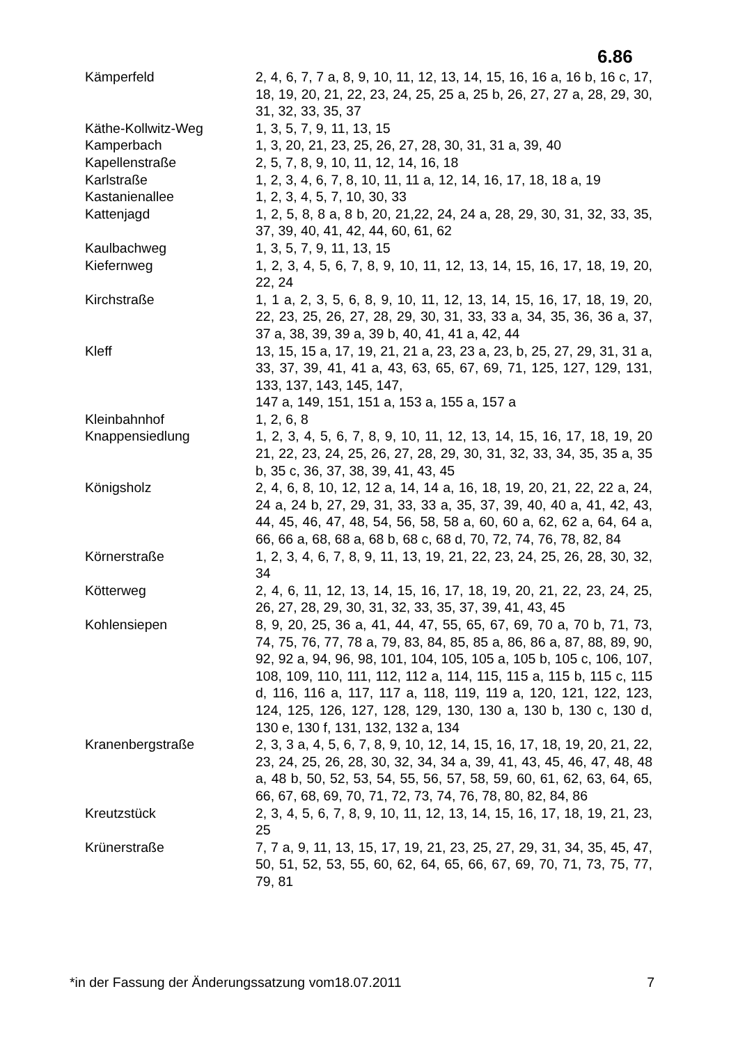6.86
| Kämperfeld | 2, 4, 6, 7, 7 a, 8, 9, 10, 11, 12, 13, 14, 15, 16, 16 a, 16 b, 16 c, 17, 18, 19, 20, 21, 22, 23, 24, 25, 25 a, 25 b, 26, 27, 27 a, 28, 29, 30, 31, 32, 33, 35, 37 |
| Käthe-Kollwitz-Weg | 1, 3, 5, 7, 9, 11, 13, 15 |
| Kamperbach | 1, 3, 20, 21, 23, 25, 26, 27, 28, 30, 31, 31 a, 39, 40 |
| Kapellenstraße | 2, 5, 7, 8, 9, 10, 11, 12, 14, 16, 18 |
| Karlstraße | 1, 2, 3, 4, 6, 7, 8, 10, 11, 11 a, 12, 14, 16, 17, 18, 18 a, 19 |
| Kastanienallee | 1, 2, 3, 4, 5, 7, 10, 30, 33 |
| Kattenjagd | 1, 2, 5, 8, 8 a, 8 b, 20, 21,22, 24, 24 a, 28, 29, 30, 31, 32, 33, 35, 37, 39, 40, 41, 42, 44, 60, 61, 62 |
| Kaulbachweg | 1, 3, 5, 7, 9, 11, 13, 15 |
| Kiefernweg | 1, 2, 3, 4, 5, 6, 7, 8, 9, 10, 11, 12, 13, 14, 15, 16, 17, 18, 19, 20, 22, 24 |
| Kirchstraße | 1, 1 a, 2, 3, 5, 6, 8, 9, 10, 11, 12, 13, 14, 15, 16, 17, 18, 19, 20, 22, 23, 25, 26, 27, 28, 29, 30, 31, 33, 33 a, 34, 35, 36, 36 a, 37, 37 a, 38, 39, 39 a, 39 b, 40, 41, 41 a, 42, 44 |
| Kleff | 13, 15, 15 a, 17, 19, 21, 21 a, 23, 23 a, 23, b, 25, 27, 29, 31, 31 a, 33, 37, 39, 41, 41 a, 43, 63, 65, 67, 69, 71, 125, 127, 129, 131, 133, 137, 143, 145, 147, 147 a, 149, 151, 151 a, 153 a, 155 a, 157 a |
| Kleinbahnhof | 1, 2, 6, 8 |
| Knappensiedlung | 1, 2, 3, 4, 5, 6, 7, 8, 9, 10, 11, 12, 13, 14, 15, 16, 17, 18, 19, 20 21, 22, 23, 24, 25, 26, 27, 28, 29, 30, 31, 32, 33, 34, 35, 35 a, 35 b, 35 c, 36, 37, 38, 39, 41, 43, 45 |
| Königsholz | 2, 4, 6, 8, 10, 12, 12 a, 14, 14 a, 16, 18, 19, 20, 21, 22, 22 a, 24, 24 a, 24 b, 27, 29, 31, 33, 33 a, 35, 37, 39, 40, 40 a, 41, 42, 43, 44, 45, 46, 47, 48, 54, 56, 58, 58 a, 60, 60 a, 62, 62 a, 64, 64 a, 66, 66 a, 68, 68 a, 68 b, 68 c, 68 d, 70, 72, 74, 76, 78, 82, 84 |
| Körnerstraße | 1, 2, 3, 4, 6, 7, 8, 9, 11, 13, 19, 21, 22, 23, 24, 25, 26, 28, 30, 32, 34 |
| Kötterweg | 2, 4, 6, 11, 12, 13, 14, 15, 16, 17, 18, 19, 20, 21, 22, 23, 24, 25, 26, 27, 28, 29, 30, 31, 32, 33, 35, 37, 39, 41, 43, 45 |
| Kohlensiepen | 8, 9, 20, 25, 36 a, 41, 44, 47, 55, 65, 67, 69, 70 a, 70 b, 71, 73, 74, 75, 76, 77, 78 a, 79, 83, 84, 85, 85 a, 86, 86 a, 87, 88, 89, 90, 92, 92 a, 94, 96, 98, 101, 104, 105, 105 a, 105 b, 105 c, 106, 107, 108, 109, 110, 111, 112, 112 a, 114, 115, 115 a, 115 b, 115 c, 115 d, 116, 116 a, 117, 117 a, 118, 119, 119 a, 120, 121, 122, 123, 124, 125, 126, 127, 128, 129, 130, 130 a, 130 b, 130 c, 130 d, 130 e, 130 f, 131, 132, 132 a, 134 |
| Kranenbergstraße | 2, 3, 3 a, 4, 5, 6, 7, 8, 9, 10, 12, 14, 15, 16, 17, 18, 19, 20, 21, 22, 23, 24, 25, 26, 28, 30, 32, 34, 34 a, 39, 41, 43, 45, 46, 47, 48, 48 a, 48 b, 50, 52, 53, 54, 55, 56, 57, 58, 59, 60, 61, 62, 63, 64, 65, 66, 67, 68, 69, 70, 71, 72, 73, 74, 76, 78, 80, 82, 84, 86 |
| Kreutzstück | 2, 3, 4, 5, 6, 7, 8, 9, 10, 11, 12, 13, 14, 15, 16, 17, 18, 19, 21, 23, 25 |
| Krünerstraße | 7, 7 a, 9, 11, 13, 15, 17, 19, 21, 23, 25, 27, 29, 31, 34, 35, 45, 47, 50, 51, 52, 53, 55, 60, 62, 64, 65, 66, 67, 69, 70, 71, 73, 75, 77, 79, 81 |
*in der Fassung der Änderungssatzung vom18.07.2011 7